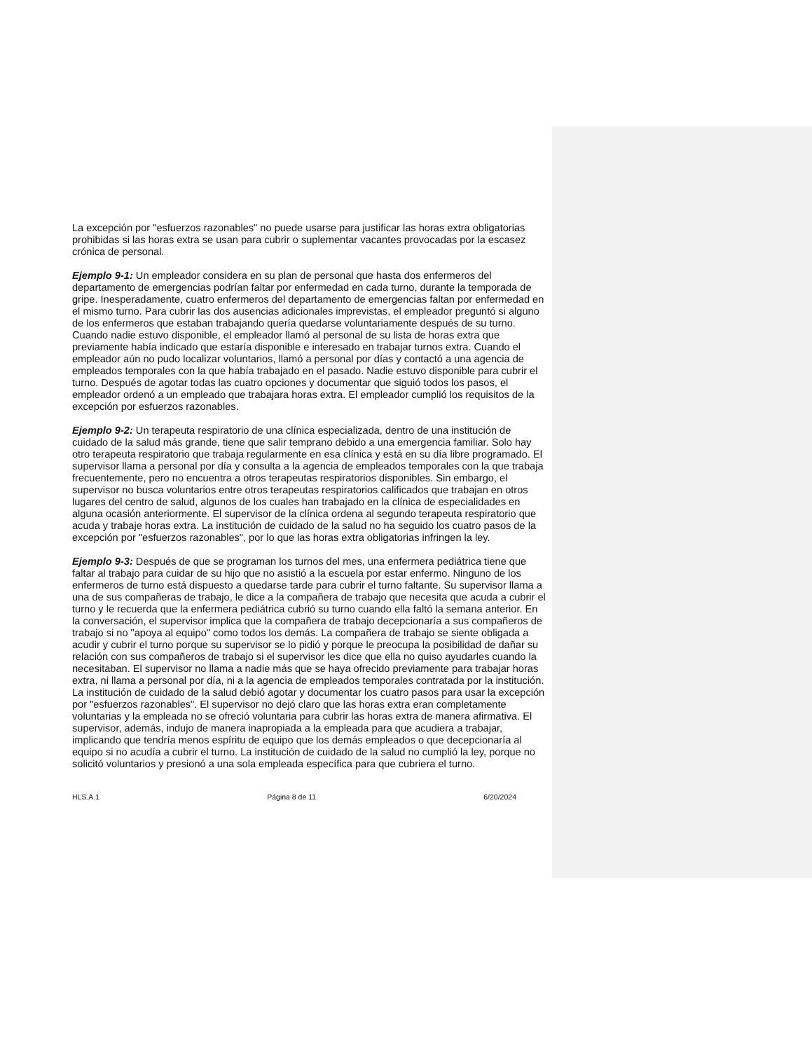La excepción por "esfuerzos razonables" no puede usarse para justificar las horas extra obligatorias prohibidas si las horas extra se usan para cubrir o suplementar vacantes provocadas por la escasez crónica de personal.
Ejemplo 9-1: Un empleador considera en su plan de personal que hasta dos enfermeros del departamento de emergencias podrían faltar por enfermedad en cada turno, durante la temporada de gripe. Inesperadamente, cuatro enfermeros del departamento de emergencias faltan por enfermedad en el mismo turno. Para cubrir las dos ausencias adicionales imprevistas, el empleador preguntó si alguno de los enfermeros que estaban trabajando quería quedarse voluntariamente después de su turno. Cuando nadie estuvo disponible, el empleador llamó al personal de su lista de horas extra que previamente había indicado que estaría disponible e interesado en trabajar turnos extra. Cuando el empleador aún no pudo localizar voluntarios, llamó a personal por días y contactó a una agencia de empleados temporales con la que había trabajado en el pasado. Nadie estuvo disponible para cubrir el turno. Después de agotar todas las cuatro opciones y documentar que siguió todos los pasos, el empleador ordenó a un empleado que trabajara horas extra. El empleador cumplió los requisitos de la excepción por esfuerzos razonables.
Ejemplo 9-2: Un terapeuta respiratorio de una clínica especializada, dentro de una institución de cuidado de la salud más grande, tiene que salir temprano debido a una emergencia familiar. Solo hay otro terapeuta respiratorio que trabaja regularmente en esa clínica y está en su día libre programado. El supervisor llama a personal por día y consulta a la agencia de empleados temporales con la que trabaja frecuentemente, pero no encuentra a otros terapeutas respiratorios disponibles. Sin embargo, el supervisor no busca voluntarios entre otros terapeutas respiratorios calificados que trabajan en otros lugares del centro de salud, algunos de los cuales han trabajado en la clínica de especialidades en alguna ocasión anteriormente. El supervisor de la clínica ordena al segundo terapeuta respiratorio que acuda y trabaje horas extra. La institución de cuidado de la salud no ha seguido los cuatro pasos de la excepción por "esfuerzos razonables", por lo que las horas extra obligatorias infringen la ley.
Ejemplo 9-3: Después de que se programan los turnos del mes, una enfermera pediátrica tiene que faltar al trabajo para cuidar de su hijo que no asistió a la escuela por estar enfermo. Ninguno de los enfermeros de turno está dispuesto a quedarse tarde para cubrir el turno faltante. Su supervisor llama a una de sus compañeras de trabajo, le dice a la compañera de trabajo que necesita que acuda a cubrir el turno y le recuerda que la enfermera pediátrica cubrió su turno cuando ella faltó la semana anterior. En la conversación, el supervisor implica que la compañera de trabajo decepcionaría a sus compañeros de trabajo si no "apoya al equipo" como todos los demás. La compañera de trabajo se siente obligada a acudir y cubrir el turno porque su supervisor se lo pidió y porque le preocupa la posibilidad de dañar su relación con sus compañeros de trabajo si el supervisor les dice que ella no quiso ayudarles cuando la necesitaban. El supervisor no llama a nadie más que se haya ofrecido previamente para trabajar horas extra, ni llama a personal por día, ni a la agencia de empleados temporales contratada por la institución. La institución de cuidado de la salud debió agotar y documentar los cuatro pasos para usar la excepción por "esfuerzos razonables". El supervisor no dejó claro que las horas extra eran completamente voluntarias y la empleada no se ofreció voluntaria para cubrir las horas extra de manera afirmativa. El supervisor, además, indujo de manera inapropiada a la empleada para que acudiera a trabajar, implicando que tendría menos espíritu de equipo que los demás empleados o que decepcionaría al equipo si no acudía a cubrir el turno. La institución de cuidado de la salud no cumplió la ley, porque no solicitó voluntarios y presionó a una sola empleada específica para que cubriera el turno.
HLS.A.1 Página 8 de 11 6/20/2024